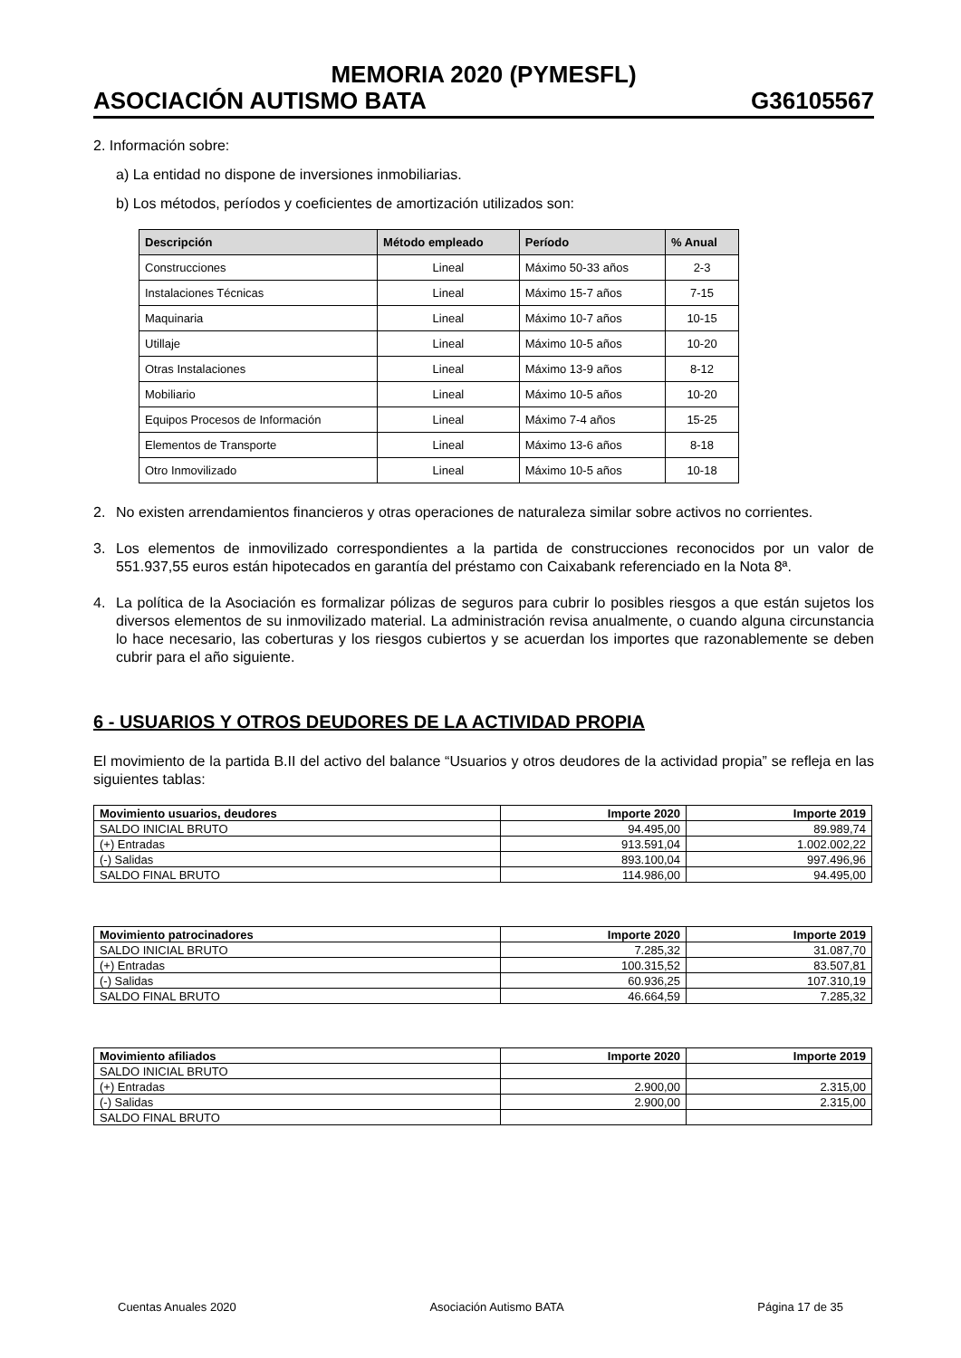MEMORIA 2020 (PYMESFL)
ASOCIACIÓN AUTISMO BATA G36105567
2. Información sobre:
a) La entidad no dispone de inversiones inmobiliarias.
b) Los métodos, períodos y coeficientes de amortización utilizados son:
| Descripción | Método empleado | Período | % Anual |
| --- | --- | --- | --- |
| Construcciones | Lineal | Máximo 50-33 años | 2-3 |
| Instalaciones Técnicas | Lineal | Máximo 15-7 años | 7-15 |
| Maquinaria | Lineal | Máximo 10-7 años | 10-15 |
| Utillaje | Lineal | Máximo 10-5 años | 10-20 |
| Otras Instalaciones | Lineal | Máximo 13-9 años | 8-12 |
| Mobiliario | Lineal | Máximo 10-5 años | 10-20 |
| Equipos Procesos de Información | Lineal | Máximo 7-4 años | 15-25 |
| Elementos de Transporte | Lineal | Máximo 13-6 años | 8-18 |
| Otro Inmovilizado | Lineal | Máximo 10-5 años | 10-18 |
2. No existen arrendamientos financieros y otras operaciones de naturaleza similar sobre activos no corrientes.
3. Los elementos de inmovilizado correspondientes a la partida de construcciones reconocidos por un valor de 551.937,55 euros están hipotecados en garantía del préstamo con Caixabank referenciado en la Nota 8ª.
4. La política de la Asociación es formalizar pólizas de seguros para cubrir lo posibles riesgos a que están sujetos los diversos elementos de su inmovilizado material. La administración revisa anualmente, o cuando alguna circunstancia lo hace necesario, las coberturas y los riesgos cubiertos y se acuerdan los importes que razonablemente se deben cubrir para el año siguiente.
6 - USUARIOS Y OTROS DEUDORES DE LA ACTIVIDAD PROPIA
El movimiento de la partida B.II del activo del balance “Usuarios y otros deudores de la actividad propia” se refleja en las siguientes tablas:
| Movimiento usuarios, deudores | Importe 2020 | Importe 2019 |
| --- | --- | --- |
| SALDO INICIAL BRUTO | 94.495,00 | 89.989,74 |
| (+) Entradas | 913.591,04 | 1.002.002,22 |
| (-) Salidas | 893.100,04 | 997.496,96 |
| SALDO FINAL BRUTO | 114.986,00 | 94.495,00 |
| Movimiento patrocinadores | Importe 2020 | Importe 2019 |
| --- | --- | --- |
| SALDO INICIAL BRUTO | 7.285,32 | 31.087,70 |
| (+) Entradas | 100.315,52 | 83.507,81 |
| (-) Salidas | 60.936,25 | 107.310,19 |
| SALDO FINAL BRUTO | 46.664,59 | 7.285,32 |
| Movimiento afiliados | Importe 2020 | Importe 2019 |
| --- | --- | --- |
| SALDO INICIAL BRUTO | | |
| (+) Entradas | 2.900,00 | 2.315,00 |
| (-) Salidas | 2.900,00 | 2.315,00 |
| SALDO FINAL BRUTO | | |
Cuentas Anuales 2020 Asociación Autismo BATA Página 17 de 35